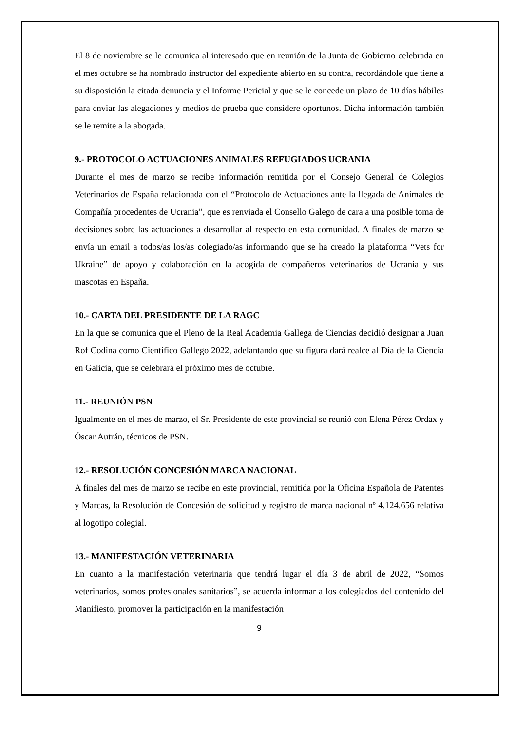El 8 de noviembre se le comunica al interesado que en reunión de la Junta de Gobierno celebrada en el mes octubre se ha nombrado instructor del expediente abierto en su contra, recordándole que tiene a su disposición la citada denuncia y el Informe Pericial y que se le concede un plazo de 10 días hábiles para enviar las alegaciones y medios de prueba que considere oportunos. Dicha información también se le remite a la abogada.
9.- PROTOCOLO ACTUACIONES ANIMALES REFUGIADOS UCRANIA
Durante el mes de marzo se recibe información remitida por el Consejo General de Colegios Veterinarios de España relacionada con el “Protocolo de Actuaciones ante la llegada de Animales de Compañía procedentes de Ucrania”, que es renviada el Consello Galego de cara a una posible toma de decisiones sobre las actuaciones a desarrollar al respecto en esta comunidad. A finales de marzo se envía un email a todos/as los/as colegiado/as informando que se ha creado la plataforma “Vets for Ukraine” de apoyo y colaboración en la acogida de compañeros veterinarios de Ucrania y sus mascotas en España.
10.- CARTA DEL PRESIDENTE DE LA RAGC
En la que se comunica que el Pleno de la Real Academia Gallega de Ciencias decidió designar a Juan Rof Codina como Científico Gallego 2022, adelantando que su figura dará realce al Día de la Ciencia en Galicia, que se celebrará el próximo mes de octubre.
11.- REUNIÓN PSN
Igualmente en el mes de marzo, el Sr. Presidente de este provincial se reunió con Elena Pérez Ordax y Óscar Autrán, técnicos de PSN.
12.- RESOLUCIÓN CONCESIÓN MARCA NACIONAL
A finales del mes de marzo se recibe en este provincial, remitida por la Oficina Española de Patentes y Marcas, la Resolución de Concesión de solicitud y registro de marca nacional nº 4.124.656 relativa al logotipo colegial.
13.- MANIFESTACIÓN VETERINARIA
En cuanto a la manifestación veterinaria que tendrá lugar el día 3 de abril de 2022, “Somos veterinarios, somos profesionales sanitarios”, se acuerda informar a los colegiados del contenido del Manifiesto, promover la participación en la manifestación
9